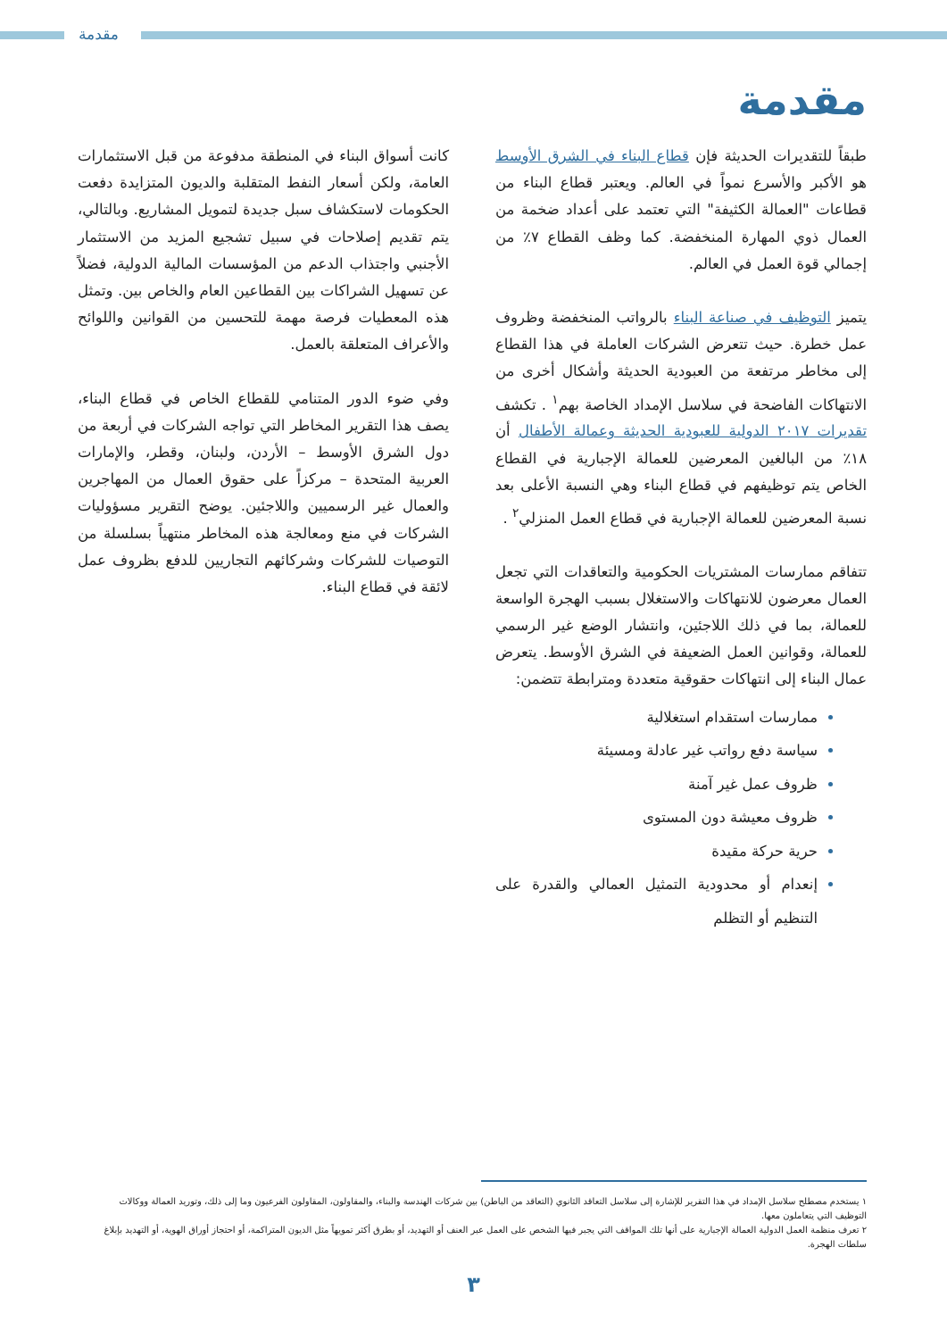مقدمة
مقدمة
طبقاً للتقديرات الحديثة فإن قطاع البناء في الشرق الأوسط هو الأكبر والأسرع نمواً في العالم. ويعتبر قطاع البناء من قطاعات "العمالة الكثيفة" التي تعتمد على أعداد ضخمة من العمال ذوي المهارة المنخفضة. كما وظف القطاع ٧٪ من إجمالي قوة العمل في العالم.
يتميز التوظيف في صناعة البناء بالرواتب المنخفضة وظروف عمل خطرة. حيث تتعرض الشركات العاملة في هذا القطاع إلى مخاطر مرتفعة من العبودية الحديثة وأشكال أخرى من الانتهاكات الفاضحة في سلاسل الإمداد الخاصة بهم<sup>١</sup> . تكشف تقديرات ٢٠١٧ الدولية للعبودية الحديثة وعمالة الأطفال أن ١٨٪ من البالغين المعرضين للعمالة الإجبارية في القطاع الخاص يتم توظيفهم في قطاع البناء وهي النسبة الأعلى بعد نسبة المعرضين للعمالة الإجبارية في قطاع العمل المنزلي<sup>٢</sup> .
تتفاقم ممارسات المشتريات الحكومية والتعاقدات التي تجعل العمال معرضون للانتهاكات والاستغلال بسبب الهجرة الواسعة للعمالة، بما في ذلك اللاجئين، وانتشار الوضع غير الرسمي للعمالة، وقوانين العمل الضعيفة في الشرق الأوسط. يتعرض عمال البناء إلى انتهاكات حقوقية متعددة ومترابطة تتضمن:
ممارسات استقدام استغلالية
سياسة دفع رواتب غير عادلة ومسيئة
ظروف عمل غير آمنة
ظروف معيشة دون المستوى
حرية حركة مقيدة
إنعدام أو محدودية التمثيل العمالي والقدرة على التنظيم أو التظلم
كانت أسواق البناء في المنطقة مدفوعة من قبل الاستثمارات العامة، ولكن أسعار النفط المتقلبة والديون المتزايدة دفعت الحكومات لاستكشاف سبل جديدة لتمويل المشاريع. وبالتالي، يتم تقديم إصلاحات في سبيل تشجيع المزيد من الاستثمار الأجنبي واجتذاب الدعم من المؤسسات المالية الدولية، فضلاً عن تسهيل الشراكات بين القطاعين العام والخاص بين. وتمثل هذه المعطيات فرصة مهمة للتحسين من القوانين واللوائح والأعراف المتعلقة بالعمل.
وفي ضوء الدور المتنامي للقطاع الخاص في قطاع البناء، يصف هذا التقرير المخاطر التي تواجه الشركات في أربعة من دول الشرق الأوسط – الأردن، ولبنان، وقطر، والإمارات العربية المتحدة – مركزاً على حقوق العمال من المهاجرين والعمال غير الرسميين واللاجئين. يوضح التقرير مسؤوليات الشركات في منع ومعالجة هذه المخاطر منتهياً بسلسلة من التوصيات للشركات وشركائهم التجاريين للدفع بظروف عمل لائقة في قطاع البناء.
١ يستخدم مصطلح سلاسل الإمداد في هذا التقرير للإشارة إلى سلاسل التعاقد الثانوي (التعاقد من الباطن) بين شركات الهندسة والبناء، والمقاولون، المقاولون الفرعيون وما إلى ذلك، وتوريد العمالة ووكالات التوظيف التي يتعاملون معها.
٢ تعرف منظمة العمل الدولية العمالة الإجبارية على أنها تلك المواقف التي يجبر فيها الشخص على العمل عبر العنف أو التهديد، أو بطرق أكثر تمويهاً مثل الديون المتراكمة، أو احتجاز أوراق الهوية، أو التهديد بإبلاغ سلطات الهجرة.
٣